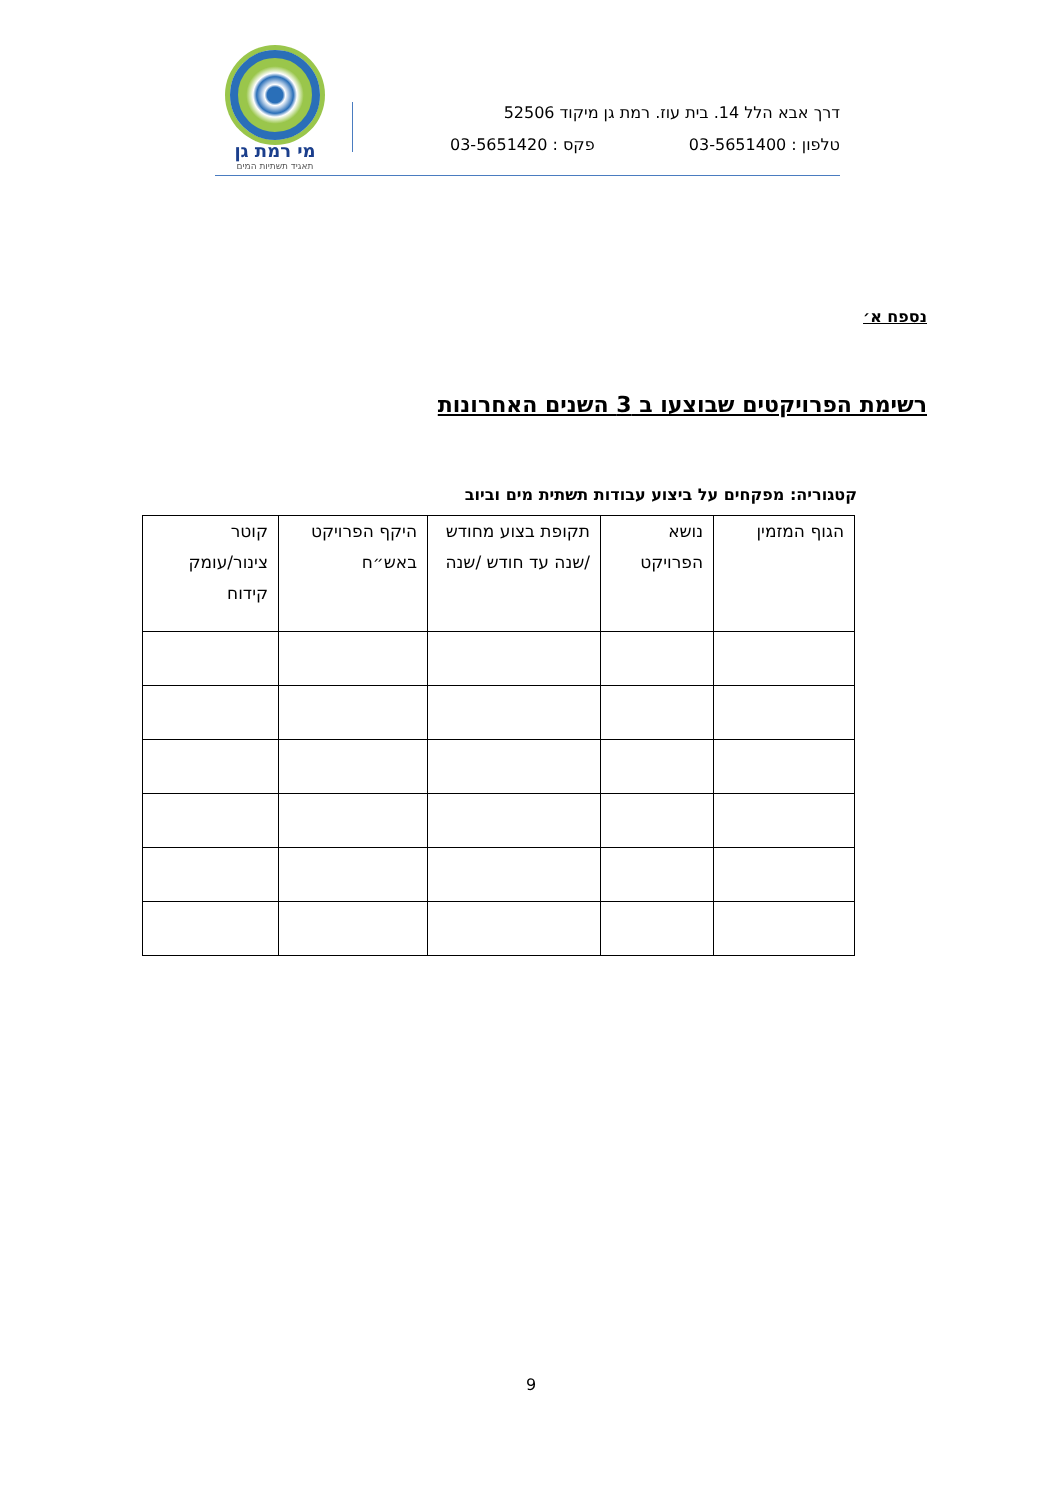מי רמת גן
תאגיד תשתיות המים
דרך אבא הלל 14. בית עוז. רמת גן מיקוד 52506
טלפון : 03-5651400 פקס : 03-5651420
נספח א׳
רשימת הפרויקטים שבוצעו ב 3 השנים האחרונות
קטגוריה: מפקחים על ביצוע עבודות תשתית מים וביוב
| הגוף המזמין | נושא הפרויקט | תקופת בצוע מחודש /שנה עד חודש /שנה | היקף הפרויקט באש״ח | קוטר צינור/עומק קידוח |
9